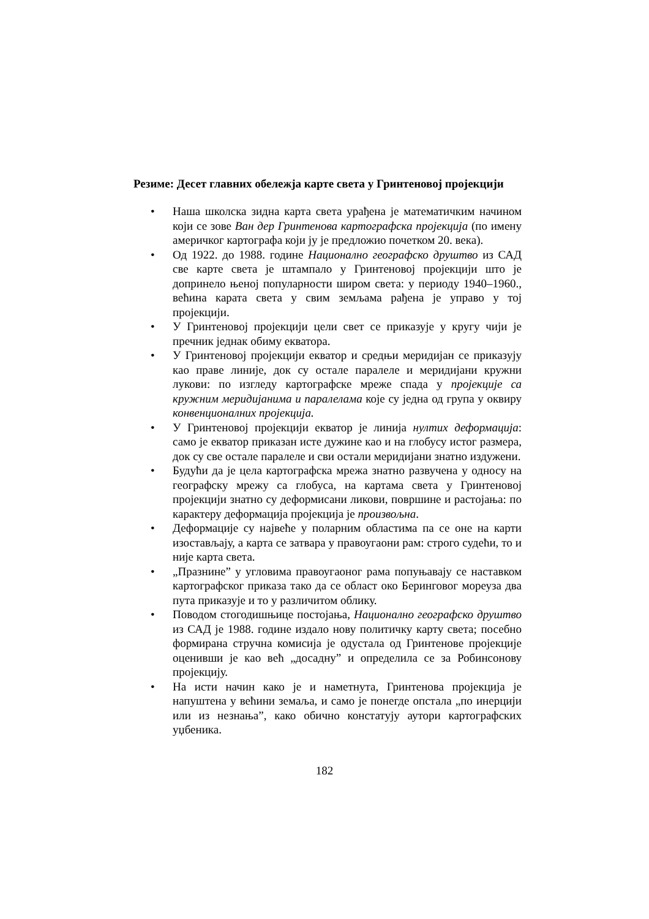Резиме: Десет главних обележја карте света у Гринтеновој пројекцији
• Наша школска зидна карта света урађена је математичким начином који се зове Ван дер Гринтенова картографска пројекција (по имену америчког картографа који ју је предложио почетком 20. века).
• Од 1922. до 1988. године Национално географско друштво из САД све карте света је штампало у Гринтеновој пројекцији што је допринело њеној популарности широм света: у периоду 1940–1960., већина карата света у свим земљама рађена је управо у тој пројекцији.
• У Гринтеновој пројекцији цели свет се приказује у кругу чији је пречник једнак обиму екватора.
• У Гринтеновој пројекцији екватор и средњи меридијан се приказују као праве линије, док су остале паралеле и меридијани кружни лукови: по изгледу картографске мреже спада у пројекције са кружним меридијанима и паралелама које су једна од група у оквиру конвенционалних пројекција.
• У Гринтеновој пројекцији екватор је линија нултих деформација: само је екватор приказан исте дужине као и на глобусу истог размера, док су све остале паралеле и сви остали меридијани знатно издужени.
• Будући да је цела картографска мрежа знатно развучена у односу на географску мрежу са глобуса, на картама света у Гринтеновој пројекцији знатно су деформисани ликови, површине и растојања: по карактеру деформација пројекција је произвољна.
• Деформације су највеће у поларним областима па се оне на карти изостављају, а карта се затвара у правоугаони рам: строго судећи, то и није карта света.
• „Празнине” у угловима правоугаоног рама попуњавају се наставком картографског приказа тако да се област око Беринговог мореуза два пута приказује и то у различитом облику.
• Поводом стогодишњице постојања, Национално географско друштво из САД је 1988. године издало нову политичку карту света; посебно формирана стручна комисија је одустала од Гринтенове пројекције оценивши је као већ „досадну” и определила се за Робинсонову пројекцију.
• На исти начин како је и наметнута, Гринтенова пројекција је напуштена у већини земаља, и само је понегде опстала „по инерцији или из незнања”, како обично констатују аутори картографских уџбеника.
182